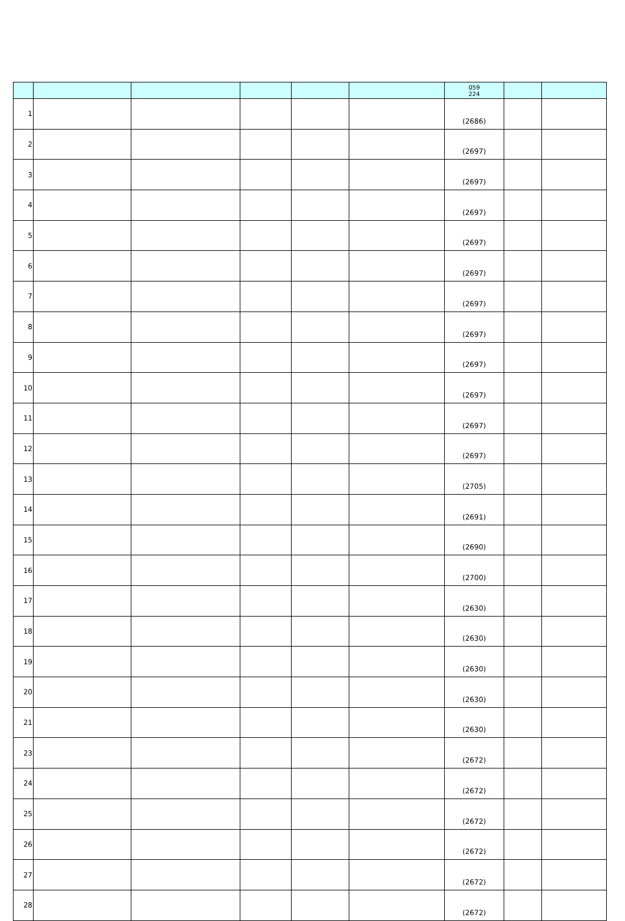| | | | | | | 059 224 | | |
| --- | --- | --- | --- | --- | --- | --- | --- | --- |
| 1 | | | | | | (2686) | | |
| 2 | | | | | | (2697) | | |
| 3 | | | | | | (2697) | | |
| 4 | | | | | | (2697) | | |
| 5 | | | | | | (2697) | | |
| 6 | | | | | | (2697) | | |
| 7 | | | | | | (2697) | | |
| 8 | | | | | | (2697) | | |
| 9 | | | | | | (2697) | | |
| 10 | | | | | | (2697) | | |
| 11 | | | | | | (2697) | | |
| 12 | | | | | | (2697) | | |
| 13 | | | | | | (2705) | | |
| 14 | | | | | | (2691) | | |
| 15 | | | | | | (2690) | | |
| 16 | | | | | | (2700) | | |
| 17 | | | | | | (2630) | | |
| 18 | | | | | | (2630) | | |
| 19 | | | | | | (2630) | | |
| 20 | | | | | | (2630) | | |
| 21 | | | | | | (2630) | | |
| 23 | | | | | | (2672) | | |
| 24 | | | | | | (2672) | | |
| 25 | | | | | | (2672) | | |
| 26 | | | | | | (2672) | | |
| 27 | | | | | | (2672) | | |
| 28 | | | | | | (2672) | | |